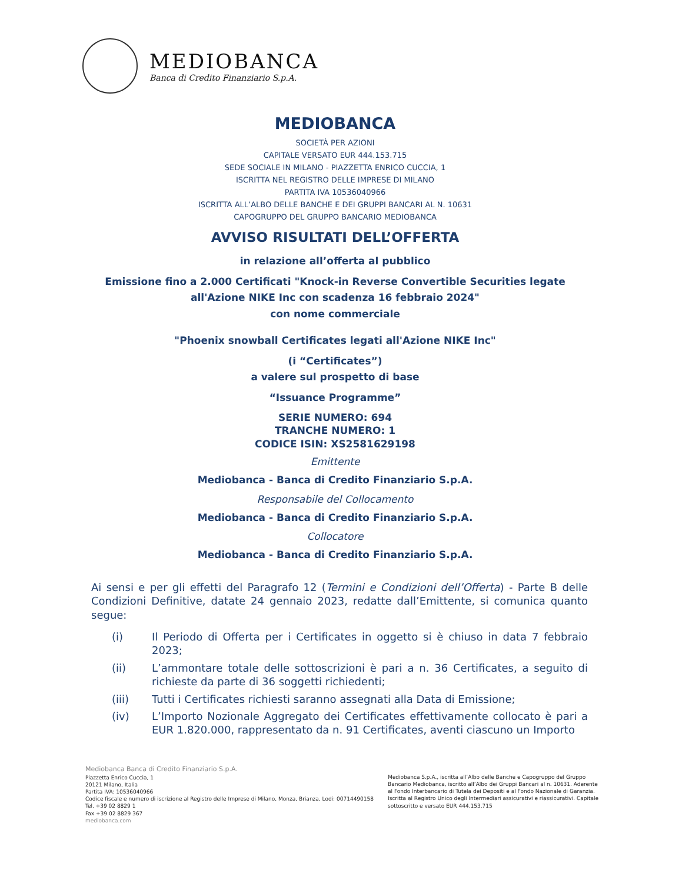MEDIOBANCA
Banca di Credito Finanziario S.p.A.
MEDIOBANCA
SOCIETÀ PER AZIONI
CAPITALE VERSATO EUR 444.153.715
SEDE SOCIALE IN MILANO - PIAZZETTA ENRICO CUCCIA, 1
ISCRITTA NEL REGISTRO DELLE IMPRESE DI MILANO
PARTITA IVA 10536040966
ISCRITTA ALL’ALBO DELLE BANCHE E DEI GRUPPI BANCARI AL N. 10631
CAPOGRUPPO DEL GRUPPO BANCARIO MEDIOBANCA
AVVISO RISULTATI DELL’OFFERTA
in relazione all’offerta al pubblico
Emissione fino a 2.000 Certificati "Knock-in Reverse Convertible Securities legate all'Azione NIKE Inc con scadenza 16 febbraio 2024"
con nome commerciale
"Phoenix snowball Certificates legati all'Azione NIKE Inc"
(i “Certificates”)
a valere sul prospetto di base
“Issuance Programme”
SERIE NUMERO: 694
TRANCHE NUMERO: 1
CODICE ISIN: XS2581629198
Emittente
Mediobanca - Banca di Credito Finanziario S.p.A.
Responsabile del Collocamento
Mediobanca - Banca di Credito Finanziario S.p.A.
Collocatore
Mediobanca - Banca di Credito Finanziario S.p.A.
Ai sensi e per gli effetti del Paragrafo 12 (Termini e Condizioni dell’Offerta) - Parte B delle Condizioni Definitive, datate 24 gennaio 2023, redatte dall’Emittente, si comunica quanto segue:
(i) Il Periodo di Offerta per i Certificates in oggetto si è chiuso in data 7 febbraio 2023;
(ii) L’ammontare totale delle sottoscrizioni è pari a n. 36 Certificates, a seguito di richieste da parte di 36 soggetti richiedenti;
(iii) Tutti i Certificates richiesti saranno assegnati alla Data di Emissione;
(iv) L’Importo Nozionale Aggregato dei Certificates effettivamente collocato è pari a EUR 1.820.000, rappresentato da n. 91 Certificates, aventi ciascuno un Importo
Mediobanca Banca di Credito Finanziario S.p.A.
Piazzetta Enrico Cuccia, 1
20121 Milano, Italia
Partita IVA: 10536040966
Codice fiscale e numero di iscrizione al Registro delle Imprese di Milano, Monza, Brianza, Lodi: 00714490158
Tel. +39 02 8829 1
Fax +39 02 8829 367
mediobanca.com
Mediobanca S.p.A., iscritta all’Albo delle Banche e Capogruppo del Gruppo Bancario Mediobanca, iscritto all’Albo dei Gruppi Bancari al n. 10631. Aderente al Fondo Interbancario di Tutela dei Depositi e al Fondo Nazionale di Garanzia. Iscritta al Registro Unico degli Intermediari assicurativi e riassicurativi. Capitale sottoscritto e versato EUR 444.153.715